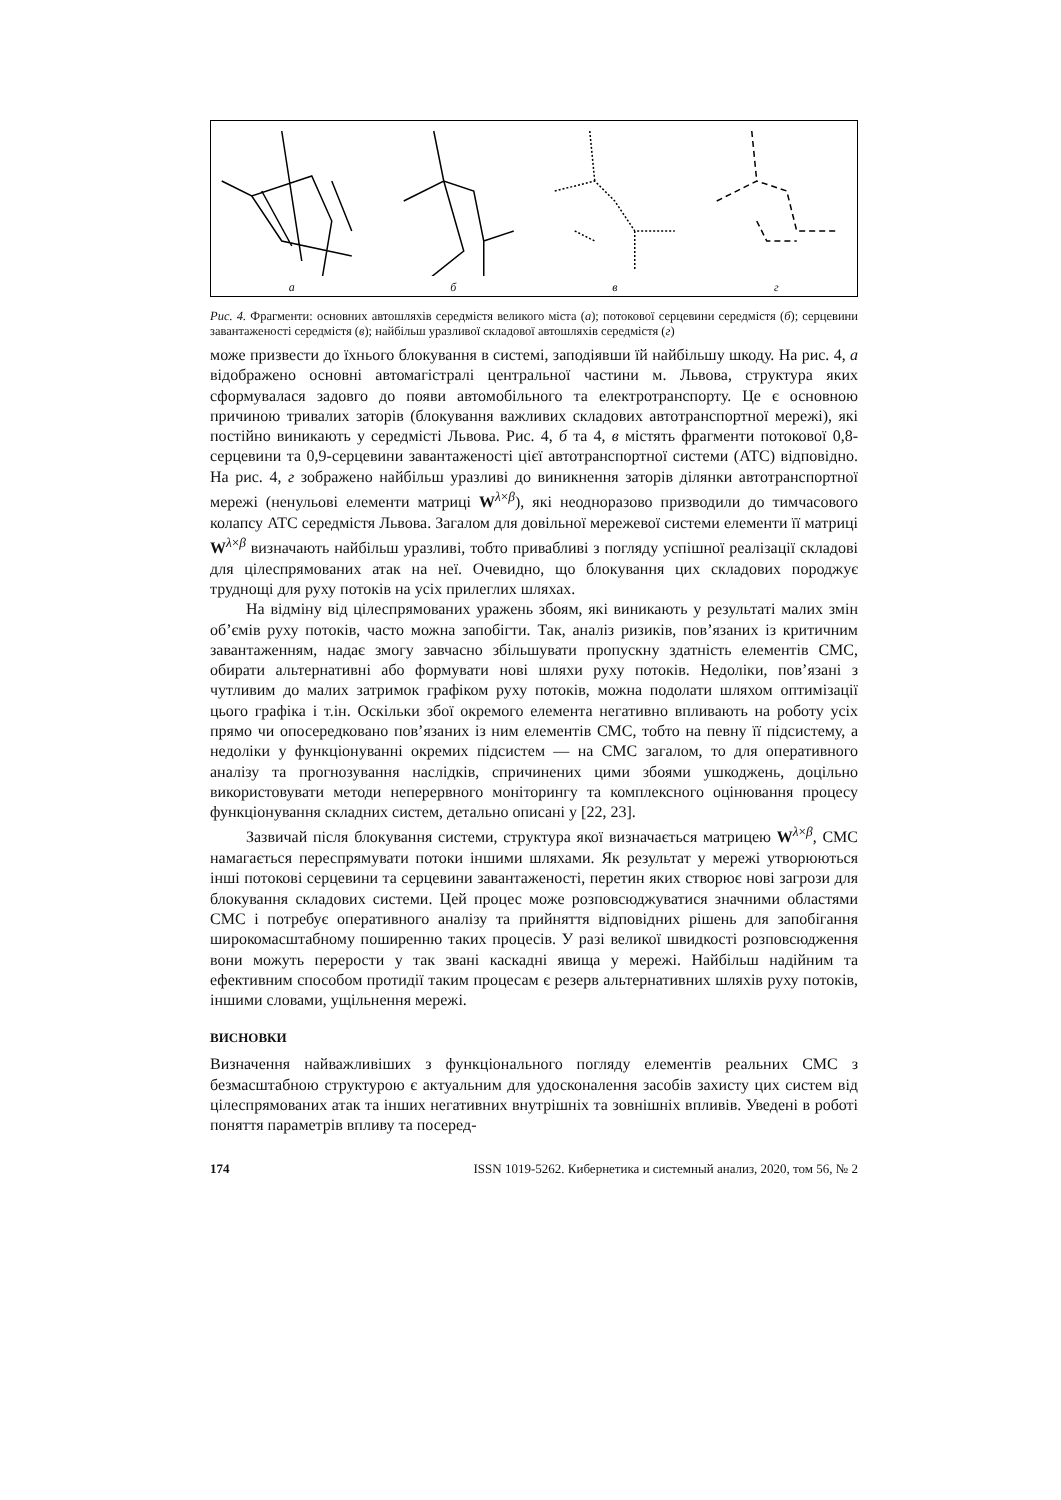а б в г
Рис. 4. Фрагменти: основних автошляхів середмістя великого міста (а); потокової серцевини середмістя (б); серцевини завантаженості середмістя (в); найбільш уразливої складової автошляхів середмістя (г)
може призвести до їхнього блокування в системі, заподіявши їй найбільшу шкоду. На рис. 4, а відображено основні автомагістралі центральної частини м. Львова, структура яких сформувалася задовго до появи автомобільного та електротранспорту. Це є основною причиною тривалих заторів (блокування важливих складових автотранспортної мережі), які постійно виникають у середмісті Львова. Рис. 4, б та 4, в містять фрагменти потокової 0,8-серцевини та 0,9-серцевини завантаженості цієї автотранспортної системи (АТС) відповідно. На рис. 4, г зображено найбільш уразливі до виникнення заторів ділянки автотранспортної мережі (ненульові елементи матриці W<sup>λ×β</sup>), які неодноразово призводили до тимчасового колапсу АТС середмістя Львова. Загалом для довільної мережевої системи елементи її матриці W<sup>λ×β</sup> визначають найбільш уразливі, тобто привабливі з погляду успішної реалізації складові для цілеспрямованих атак на неї. Очевидно, що блокування цих складових породжує труднощі для руху потоків на усіх прилеглих шляхах.
На відміну від цілеспрямованих уражень збоям, які виникають у результаті малих змін об’ємів руху потоків, часто можна запобігти. Так, аналіз ризиків, пов’язаних із критичним завантаженням, надає змогу завчасно збільшувати пропускну здатність елементів СМС, обирати альтернативні або формувати нові шляхи руху потоків. Недоліки, пов’язані з чутливим до малих затримок графіком руху потоків, можна подолати шляхом оптимізації цього графіка і т.ін. Оскільки збої окремого елемента негативно впливають на роботу усіх прямо чи опосередковано пов’язаних із ним елементів СМС, тобто на певну її підсистему, а недоліки у функціонуванні окремих підсистем — на СМС загалом, то для оперативного аналізу та прогнозування наслідків, спричинених цими збоями ушкоджень, доцільно використовувати методи неперервного моніторингу та комплексного оцінювання процесу функціонування складних систем, детально описані у [22, 23].
Зазвичай після блокування системи, структура якої визначається матрицею W<sup>λ×β</sup>, СМС намагається переспрямувати потоки іншими шляхами. Як результат у мережі утворюються інші потокові серцевини та серцевини завантаженості, перетин яких створює нові загрози для блокування складових системи. Цей процес може розповсюджуватися значними областями СМС і потребує оперативного аналізу та прийняття відповідних рішень для запобігання широкомасштабному поширенню таких процесів. У разі великої швидкості розповсюдження вони можуть перерости у так звані каскадні явища у мережі. Найбільш надійним та ефективним способом протидії таким процесам є резерв альтернативних шляхів руху потоків, іншими словами, ущільнення мережі.
ВИСНОВКИ
Визначення найважливіших з функціонального погляду елементів реальних СМС з безмасштабною структурою є актуальним для удосконалення засобів захисту цих систем від цілеспрямованих атак та інших негативних внутрішніх та зовнішніх впливів. Уведені в роботі поняття параметрів впливу та посеред-
174 ISSN 1019-5262. Кибернетика и системный анализ, 2020, том 56, № 2